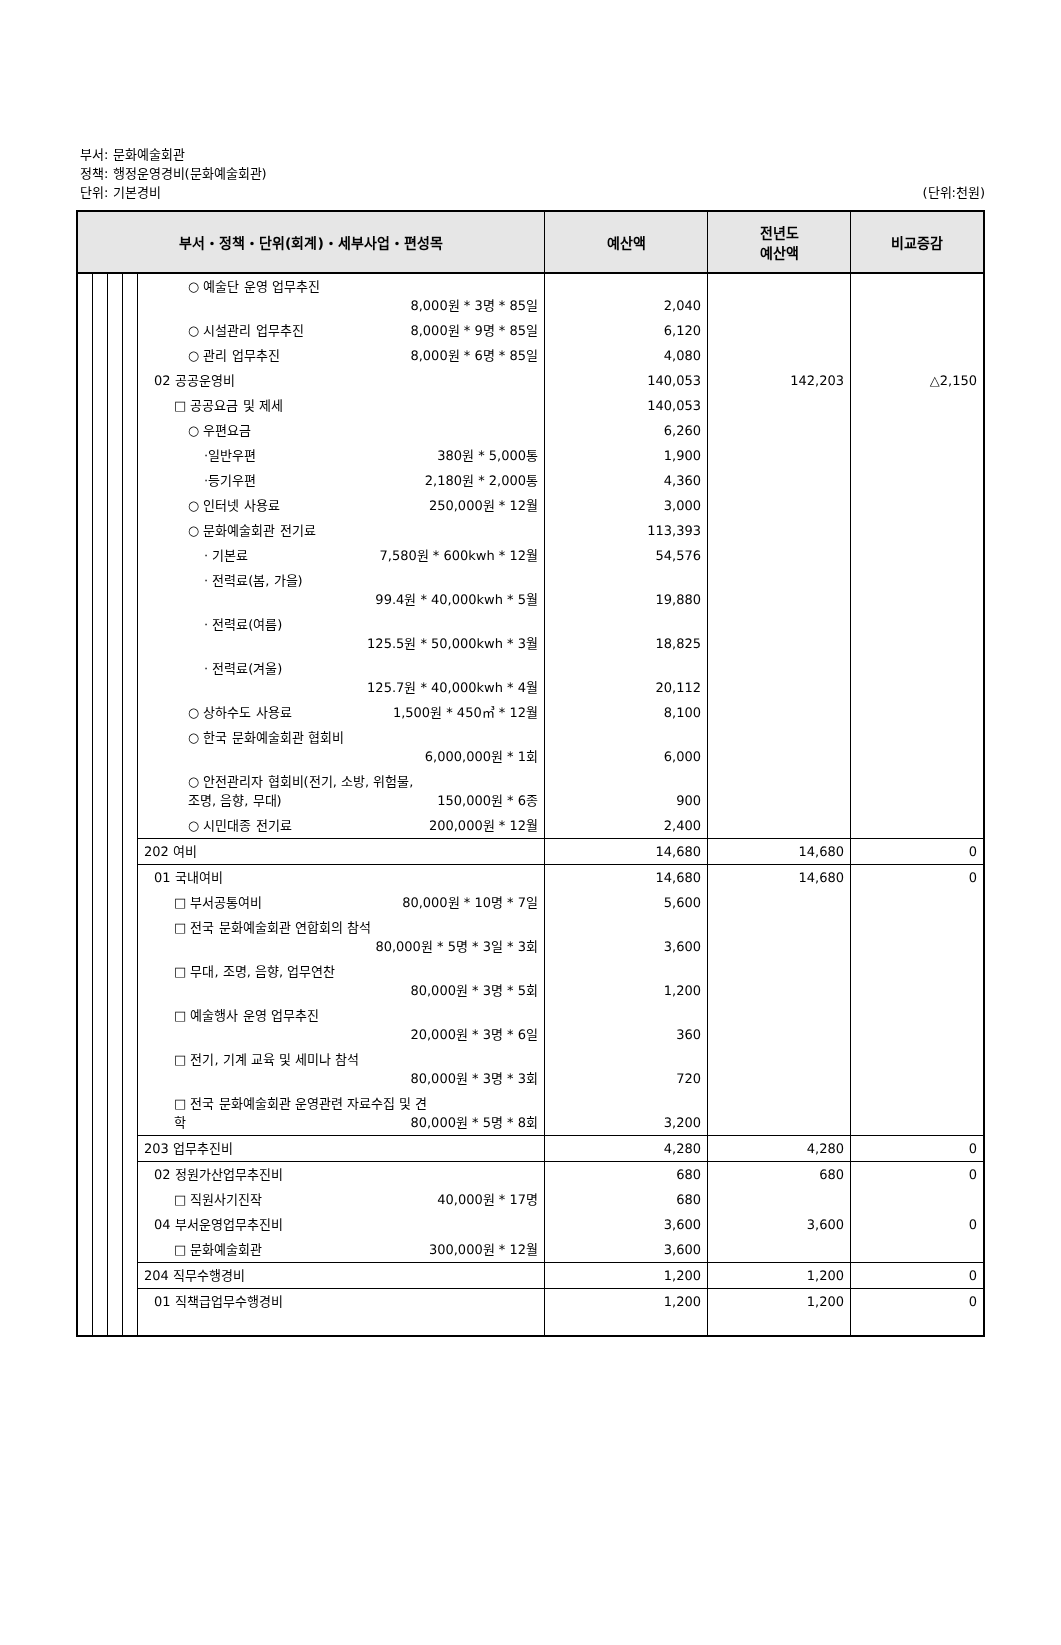부서: 문화예술회관
정책: 행정운영경비(문화예술회관)
단위: 기본경비
(단위:천원)
| 부서・정책・단위(회계)・세부사업・편성목 | | | | | 예산액 | 전년도 예산액 | 비교증감 |
| --- | --- | --- | --- | --- | --- | --- | --- |
| | | | | ○ 예술단 운영 업무추진 8,000원 * 3명 * 85일 | 2,040 | | |
| | | | | ○ 시설관리 업무추진 8,000원 * 9명 * 85일 | 6,120 | | |
| | | | | ○ 관리 업무추진 8,000원 * 6명 * 85일 | 4,080 | | |
| | | | | 02 공공운영비 | 140,053 | 142,203 | △2,150 |
| | | | | □ 공공요금 및 제세 | 140,053 | | |
| | | | | ○ 우편요금 | 6,260 | | |
| | | | | ·일반우편 380원 * 5,000통 | 1,900 | | |
| | | | | ·등기우편 2,180원 * 2,000통 | 4,360 | | |
| | | | | ○ 인터넷 사용료 250,000원 * 12월 | 3,000 | | |
| | | | | ○ 문화예술회관 전기료 | 113,393 | | |
| | | | | · 기본료 7,580원 * 600kwh * 12월 | 54,576 | | |
| | | | | · 전력료(봄, 가을) 99.4원 * 40,000kwh * 5월 | 19,880 | | |
| | | | | · 전력료(여름) 125.5원 * 50,000kwh * 3월 | 18,825 | | |
| | | | | · 전력료(겨울) 125.7원 * 40,000kwh * 4월 | 20,112 | | |
| | | | | ○ 상하수도 사용료 1,500원 * 450㎥ * 12월 | 8,100 | | |
| | | | | ○ 한국 문화예술회관 협회비 6,000,000원 * 1회 | 6,000 | | |
| | | | | ○ 안전관리자 협회비(전기, 소방, 위험물, 조명, 음향, 무대) 150,000원 * 6종 | 900 | | |
| | | | | ○ 시민대종 전기료 200,000원 * 12월 | 2,400 | | |
| | | | | 202 여비 | 14,680 | 14,680 | 0 |
| | | | | 01 국내여비 | 14,680 | 14,680 | 0 |
| | | | | □ 부서공통여비 80,000원 * 10명 * 7일 | 5,600 | | |
| | | | | □ 전국 문화예술회관 연합회의 참석 80,000원 * 5명 * 3일 * 3회 | 3,600 | | |
| | | | | □ 무대, 조명, 음향, 업무연찬 80,000원 * 3명 * 5회 | 1,200 | | |
| | | | | □ 예술행사 운영 업무추진 20,000원 * 3명 * 6일 | 360 | | |
| | | | | □ 전기, 기계 교육 및 세미나 참석 80,000원 * 3명 * 3회 | 720 | | |
| | | | | □ 전국 문화예술회관 운영관련 자료수집 및 견 학 80,000원 * 5명 * 8회 | 3,200 | | |
| | | | | 203 업무추진비 | 4,280 | 4,280 | 0 |
| | | | | 02 정원가산업무추진비 | 680 | 680 | 0 |
| | | | | □ 직원사기진작 40,000원 * 17명 | 680 | | |
| | | | | 04 부서운영업무추진비 | 3,600 | 3,600 | 0 |
| | | | | □ 문화예술회관 300,000원 * 12월 | 3,600 | | |
| | | | | 204 직무수행경비 | 1,200 | 1,200 | 0 |
| | | | | 01 직책급업무수행경비 | 1,200 | 1,200 | 0 |